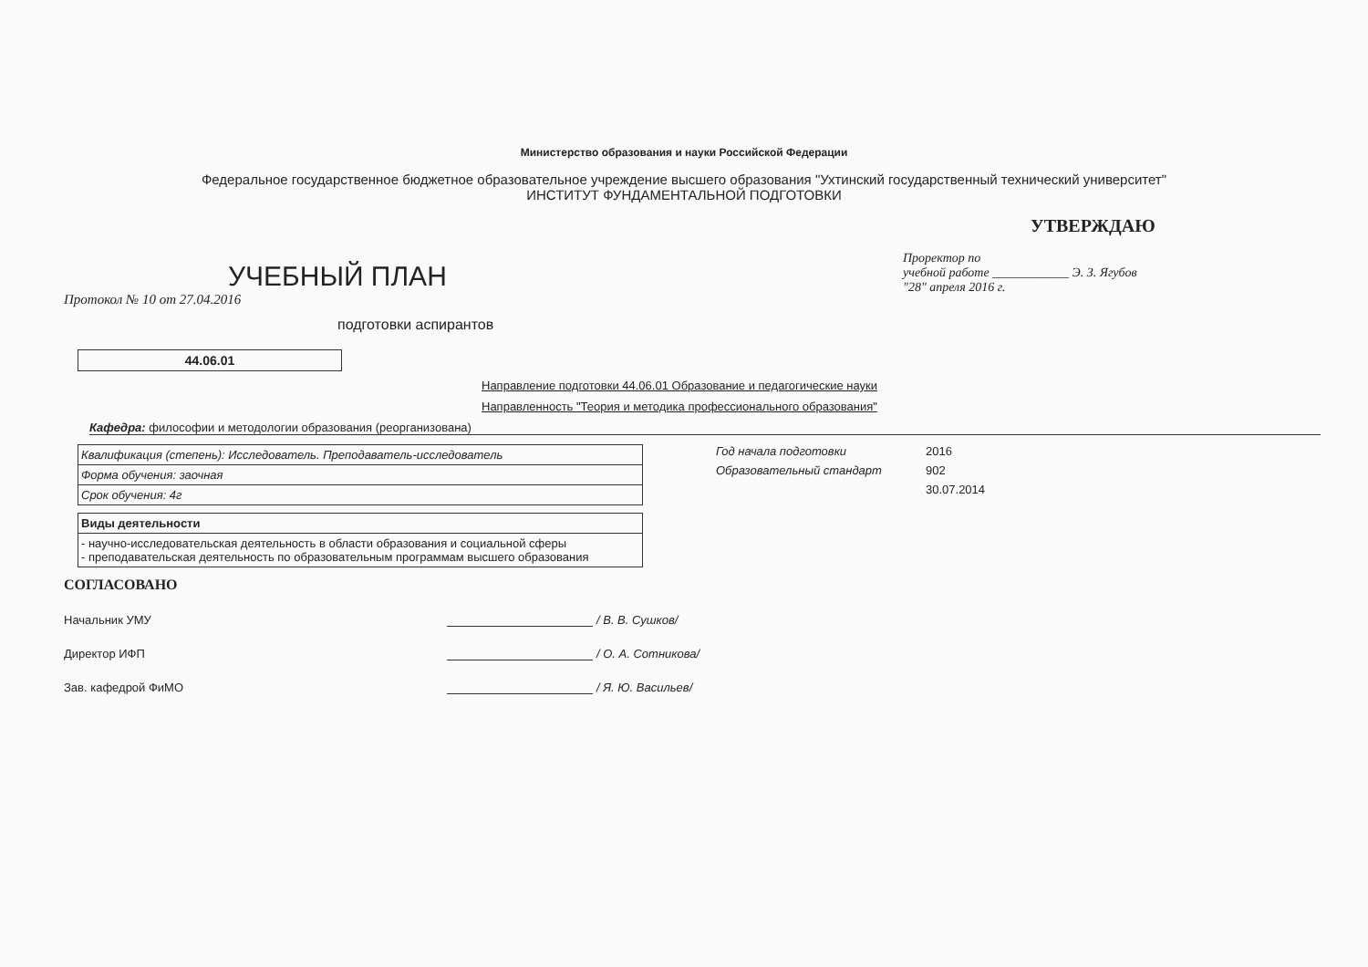Министерство образования и науки Российской Федерации
Федеральное государственное бюджетное образовательное учреждение высшего образования "Ухтинский государственный технический университет"
ИНСТИТУТ ФУНДАМЕНТАЛЬНОЙ ПОДГОТОВКИ
УЧЕБНЫЙ ПЛАН
Протокол № 10 от 27.04.2016
подготовки аспирантов
УТВЕРЖДАЮ
Проректор по
учебной работе ____________ Э. З. Ягубов
"28" апреля 2016 г.
44.06.01
Направление подготовки 44.06.01 Образование и педагогические науки
Направленность "Теория и методика профессионального образования"
Кафедра: философии и методологии образования (реорганизована)
| Квалификация (степень): Исследователь. Преподаватель-исследователь |
| Форма обучения: заочная |
| Срок обучения: 4г |
| Виды деятельности |
| --- |
| - научно-исследовательская деятельность в области образования и социальной сферы - преподавательская деятельность по образовательным программам высшего образования |
Год начала подготовки 2016
Образовательный стандарт 902
30.07.2014
СОГЛАСОВАНО
Начальник УМУ / В. В. Сушков/
Директор ИФП / О. А. Сотникова/
Зав. кафедрой ФиМО / Я. Ю. Васильев/